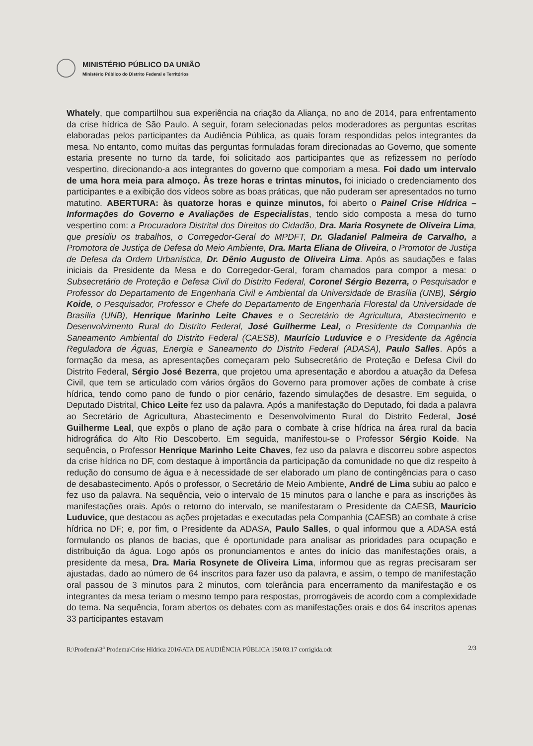MINISTÉRIO PÚBLICO DA UNIÃO
Ministério Público do Distrito Federal e Territórios
Whately, que compartilhou sua experiência na criação da Aliança, no ano de 2014, para enfrentamento da crise hídrica de São Paulo. A seguir, foram selecionadas pelos moderadores as perguntas escritas elaboradas pelos participantes da Audiência Pública, as quais foram respondidas pelos integrantes da mesa. No entanto, como muitas das perguntas formuladas foram direcionadas ao Governo, que somente estaria presente no turno da tarde, foi solicitado aos participantes que as refizessem no período vespertino, direcionando-a aos integrantes do governo que comporiam a mesa. Foi dado um intervalo de uma hora meia para almoço. Às treze horas e trintas minutos, foi iniciado o credenciamento dos participantes e a exibição dos vídeos sobre as boas práticas, que não puderam ser apresentados no turno matutino. ABERTURA: às quatorze horas e quinze minutos, foi aberto o Painel Crise Hídrica – Informações do Governo e Avaliações de Especialistas, tendo sido composta a mesa do turno vespertino com: a Procuradora Distrital dos Direitos do Cidadão, Dra. Maria Rosynete de Oliveira Lima, que presidiu os trabalhos, o Corregedor-Geral do MPDFT, Dr. Gladaniel Palmeira de Carvalho, a Promotora de Justiça de Defesa do Meio Ambiente, Dra. Marta Eliana de Oliveira, o Promotor de Justiça de Defesa da Ordem Urbanística, Dr. Dênio Augusto de Oliveira Lima. Após as saudações e falas iniciais da Presidente da Mesa e do Corregedor-Geral, foram chamados para compor a mesa: o Subsecretário de Proteção e Defesa Civil do Distrito Federal, Coronel Sérgio Bezerra, o Pesquisador e Professor do Departamento de Engenharia Civil e Ambiental da Universidade de Brasília (UNB), Sérgio Koide, o Pesquisador, Professor e Chefe do Departamento de Engenharia Florestal da Universidade de Brasília (UNB), Henrique Marinho Leite Chaves e o Secretário de Agricultura, Abastecimento e Desenvolvimento Rural do Distrito Federal, José Guilherme Leal, o Presidente da Companhia de Saneamento Ambiental do Distrito Federal (CAESB), Maurício Luduvice e o Presidente da Agência Reguladora de Águas, Energia e Saneamento do Distrito Federal (ADASA), Paulo Salles. Após a formação da mesa, as apresentações começaram pelo Subsecretário de Proteção e Defesa Civil do Distrito Federal, Sérgio José Bezerra, que projetou uma apresentação e abordou a atuação da Defesa Civil, que tem se articulado com vários órgãos do Governo para promover ações de combate à crise hídrica, tendo como pano de fundo o pior cenário, fazendo simulações de desastre. Em seguida, o Deputado Distrital, Chico Leite fez uso da palavra. Após a manifestação do Deputado, foi dada a palavra ao Secretário de Agricultura, Abastecimento e Desenvolvimento Rural do Distrito Federal, José Guilherme Leal, que expôs o plano de ação para o combate à crise hídrica na área rural da bacia hidrográfica do Alto Rio Descoberto. Em seguida, manifestou-se o Professor Sérgio Koide. Na sequência, o Professor Henrique Marinho Leite Chaves, fez uso da palavra e discorreu sobre aspectos da crise hídrica no DF, com destaque à importância da participação da comunidade no que diz respeito à redução do consumo de água e à necessidade de ser elaborado um plano de contingências para o caso de desabastecimento. Após o professor, o Secretário de Meio Ambiente, André de Lima subiu ao palco e fez uso da palavra. Na sequência, veio o intervalo de 15 minutos para o lanche e para as inscrições às manifestações orais. Após o retorno do intervalo, se manifestaram o Presidente da CAESB, Maurício Luduvice, que destacou as ações projetadas e executadas pela Companhia (CAESB) ao combate à crise hídrica no DF; e, por fim, o Presidente da ADASA, Paulo Salles, o qual informou que a ADASA está formulando os planos de bacias, que é oportunidade para analisar as prioridades para ocupação e distribuição da água. Logo após os pronunciamentos e antes do início das manifestações orais, a presidente da mesa, Dra. Maria Rosynete de Oliveira Lima, informou que as regras precisaram ser ajustadas, dado ao número de 64 inscritos para fazer uso da palavra, e assim, o tempo de manifestação oral passou de 3 minutos para 2 minutos, com tolerância para encerramento da manifestação e os integrantes da mesa teriam o mesmo tempo para respostas, prorrogáveis de acordo com a complexidade do tema. Na sequência, foram abertos os debates com as manifestações orais e dos 64 inscritos apenas 33 participantes estavam
R:\Prodema\3<sup>a</sup> Prodema\Crise Hídrica 2016\ATA DE AUDIÊNCIA PÚBLICA 150.03.17 corrigida.odt 2/3